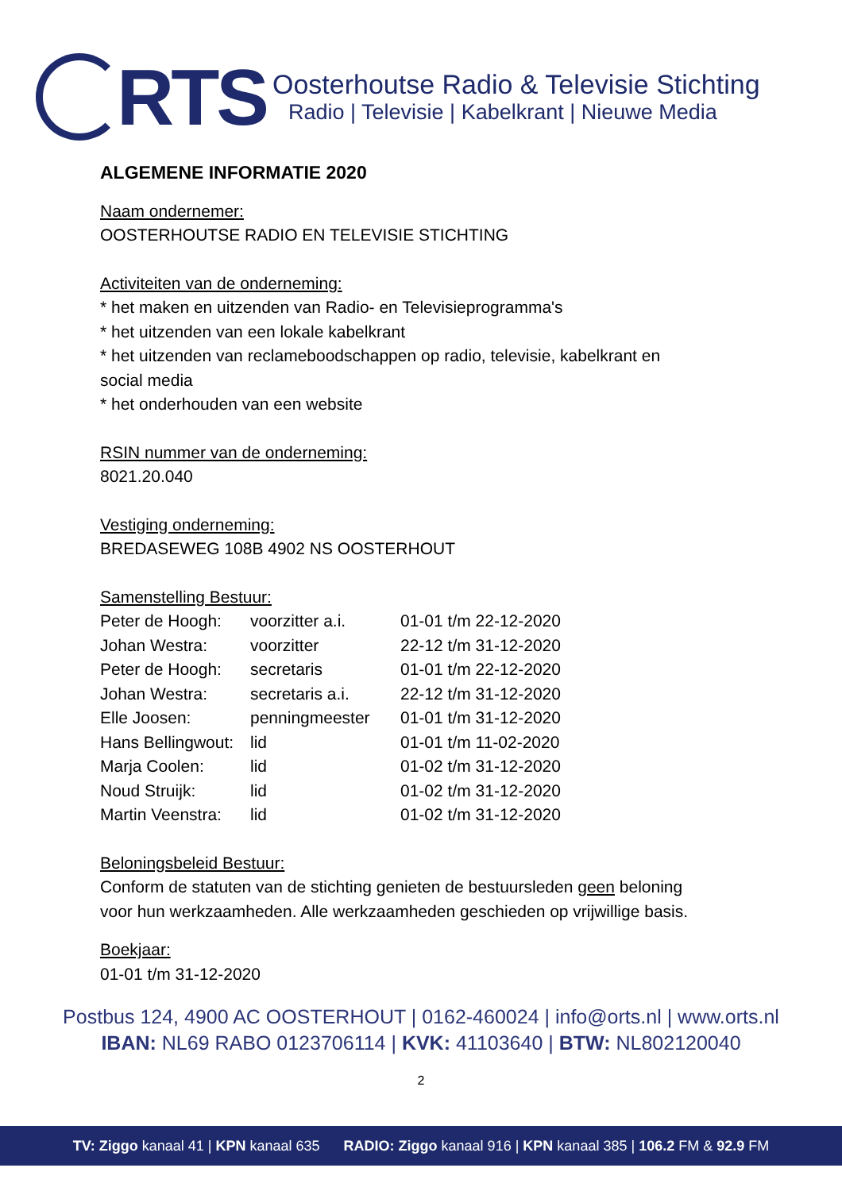RTS
Oosterhoutse Radio & Televisie Stichting
Radio | Televisie | Kabelkrant | Nieuwe Media
ALGEMENE INFORMATIE 2020
Naam ondernemer:
OOSTERHOUTSE RADIO EN TELEVISIE STICHTING
Activiteiten van de onderneming:
* het maken en uitzenden van Radio- en Televisieprogramma's
* het uitzenden van een lokale kabelkrant
* het uitzenden van reclameboodschappen op radio, televisie, kabelkrant en
social media
* het onderhouden van een website
RSIN nummer van de onderneming:
8021.20.040
Vestiging onderneming:
BREDASEWEG 108B 4902 NS OOSTERHOUT
Samenstelling Bestuur:
| Peter de Hoogh: | voorzitter a.i. | 01-01 t/m 22-12-2020 |
| Johan Westra: | voorzitter | 22-12 t/m 31-12-2020 |
| Peter de Hoogh: | secretaris | 01-01 t/m 22-12-2020 |
| Johan Westra: | secretaris a.i. | 22-12 t/m 31-12-2020 |
| Elle Joosen: | penningmeester | 01-01 t/m 31-12-2020 |
| Hans Bellingwout: | lid | 01-01 t/m 11-02-2020 |
| Marja Coolen: | lid | 01-02 t/m 31-12-2020 |
| Noud Struijk: | lid | 01-02 t/m 31-12-2020 |
| Martin Veenstra: | lid | 01-02 t/m 31-12-2020 |
Beloningsbeleid Bestuur:
Conform de statuten van de stichting genieten de bestuursleden geen beloning
voor hun werkzaamheden. Alle werkzaamheden geschieden op vrijwillige basis.
Boekjaar:
01-01 t/m 31-12-2020
Postbus 124, 4900 AC OOSTERHOUT | 0162-460024 | info@orts.nl | www.orts.nl
IBAN: NL69 RABO 0123706114 | KVK: 41103640 | BTW: NL802120040
2
TV: Ziggo kanaal 41 | KPN kanaal 635 RADIO: Ziggo kanaal 916 | KPN kanaal 385 | 106.2 FM & 92.9 FM